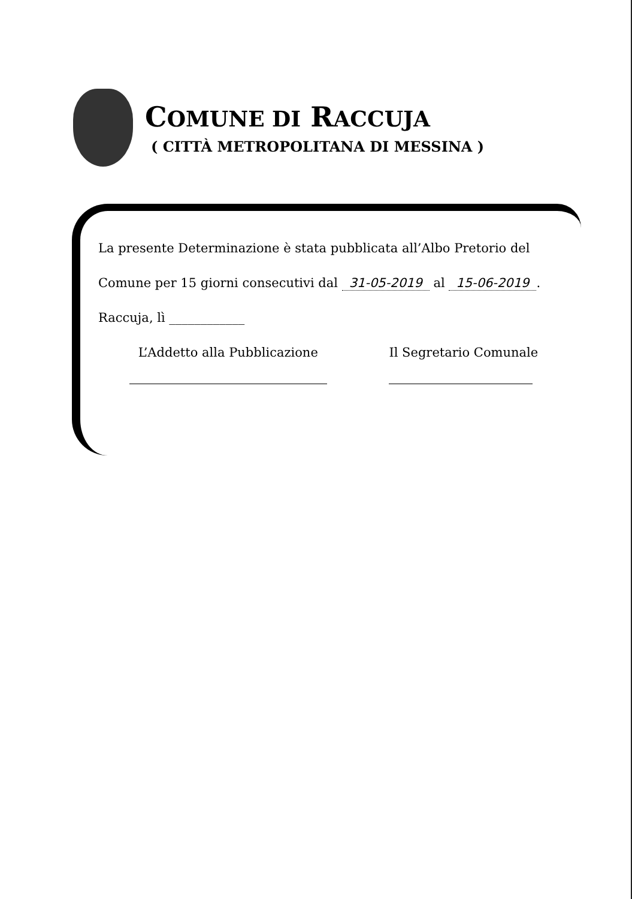COMUNE DI RACCUJA
( CITTÀ METROPOLITANA DI MESSINA )
La presente Determinazione è stata pubblicata all’Albo Pretorio del
Comune per 15 giorni consecutivi dal 31-05-2019 al 15-06-2019.
Raccuja, lì ____________
L’Addetto alla Pubblicazione Il Segretario Comunale